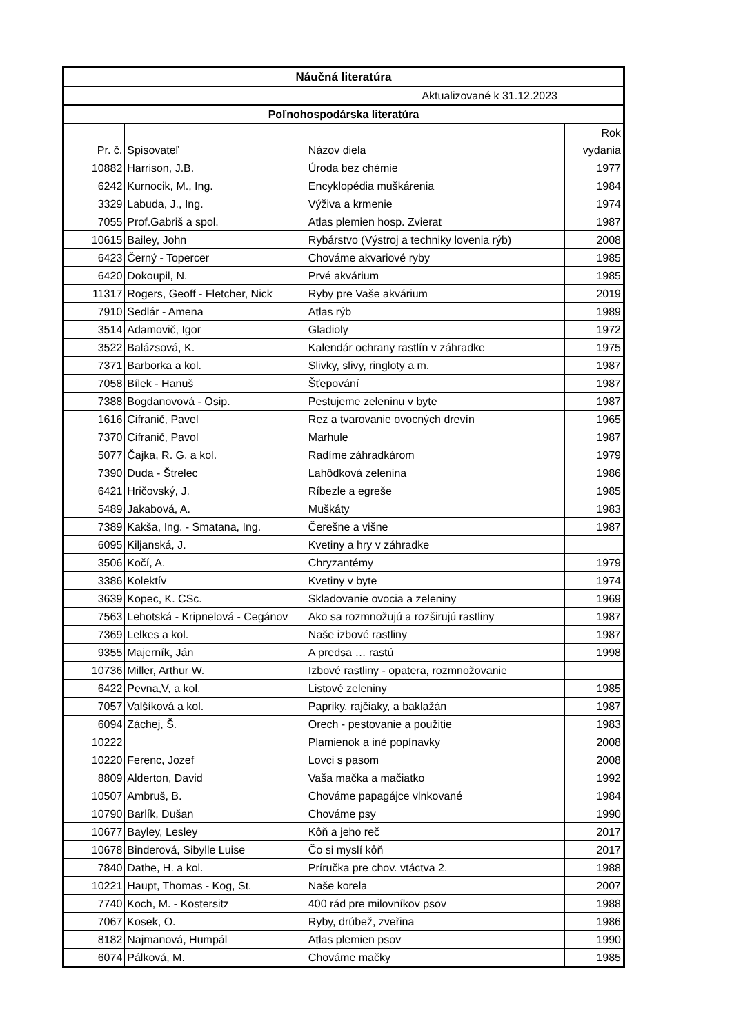| Náučná literatúra | | | |
| Aktualizované k 31.12.2023 | | | |
| Poľnohospodárska literatúra | | | |
| Pr. č. | Spisovateľ | Názov diela | Rok vydania |
| 10882 | Harrison, J.B. | Úroda bez chémie | 1977 |
| 6242 | Kurnocik, M., Ing. | Encyklopédia muškárenia | 1984 |
| 3329 | Labuda, J., Ing. | Výživa a krmenie | 1974 |
| 7055 | Prof.Gabriš a spol. | Atlas plemien hosp. Zvierat | 1987 |
| 10615 | Bailey, John | Rybárstvo (Výstroj a techniky lovenia rýb) | 2008 |
| 6423 | Černý - Topercer | Chováme akvariové ryby | 1985 |
| 6420 | Dokoupil, N. | Prvé akvárium | 1985 |
| 11317 | Rogers, Geoff - Fletcher, Nick | Ryby pre Vaše akvárium | 2019 |
| 7910 | Sedlár - Amena | Atlas rýb | 1989 |
| 3514 | Adamovič, Igor | Gladioly | 1972 |
| 3522 | Balázsová, K. | Kalendár ochrany rastlín v záhradke | 1975 |
| 7371 | Barborka a kol. | Slivky, slivy, ringloty a m. | 1987 |
| 7058 | Bílek - Hanuš | Šťepování | 1987 |
| 7388 | Bogdanovová - Osip. | Pestujeme zeleninu v byte | 1987 |
| 1616 | Cifranič, Pavel | Rez a tvarovanie ovocných drevín | 1965 |
| 7370 | Cifranič, Pavol | Marhule | 1987 |
| 5077 | Čajka, R. G. a kol. | Radíme záhradkárom | 1979 |
| 7390 | Duda - Štrelec | Lahôdková zelenina | 1986 |
| 6421 | Hričovský, J. | Ríbezle a egreše | 1985 |
| 5489 | Jakabová, A. | Muškáty | 1983 |
| 7389 | Kakša, Ing. - Smatana, Ing. | Čerešne a višne | 1987 |
| 6095 | Kiljanská, J. | Kvetiny a hry v záhradke | |
| 3506 | Kočí, A. | Chryzantémy | 1979 |
| 3386 | Kolektív | Kvetiny v byte | 1974 |
| 3639 | Kopec, K. CSc. | Skladovanie ovocia a zeleniny | 1969 |
| 7563 | Lehotská - Kripnelová - Cegánov | Ako sa rozmnožujú a rozširujú rastliny | 1987 |
| 7369 | Lelkes a kol. | Naše izbové rastliny | 1987 |
| 9355 | Majerník, Ján | A predsa … rastú | 1998 |
| 10736 | Miller, Arthur W. | Izbové rastliny - opatera, rozmnožovanie | |
| 6422 | Pevna,V, a kol. | Listové zeleniny | 1985 |
| 7057 | Valšíková a kol. | Papriky, rajčiaky, a baklažán | 1987 |
| 6094 | Záchej, Š. | Orech - pestovanie a použitie | 1983 |
| 10222 | | Plamienok a iné popínavky | 2008 |
| 10220 | Ferenc, Jozef | Lovci s pasom | 2008 |
| 8809 | Alderton, David | Vaša mačka a mačiatko | 1992 |
| 10507 | Ambruš, B. | Chováme papagájce vlnkované | 1984 |
| 10790 | Barlík, Dušan | Chováme psy | 1990 |
| 10677 | Bayley, Lesley | Kôň a jeho reč | 2017 |
| 10678 | Binderová, Sibylle Luise | Čo si myslí kôň | 2017 |
| 7840 | Dathe, H. a kol. | Príručka pre chov. vtáctva 2. | 1988 |
| 10221 | Haupt, Thomas - Kog, St. | Naše korela | 2007 |
| 7740 | Koch, M. - Kostersitz | 400 rád pre milovníkov psov | 1988 |
| 7067 | Kosek, O. | Ryby, drúbež, zveřina | 1986 |
| 8182 | Najmanová, Humpál | Atlas plemien psov | 1990 |
| 6074 | Pálková, M. | Chováme mačky | 1985 |